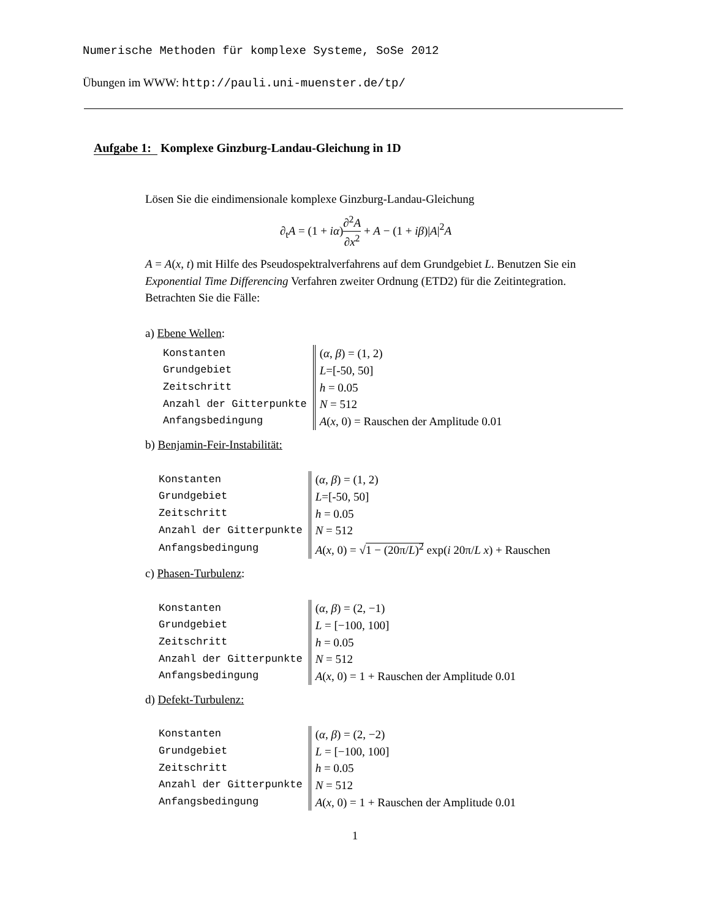Numerische Methoden für komplexe Systeme, SoSe 2012
Übungen im WWW: http://pauli.uni-muenster.de/tp/
Aufgabe 1: Komplexe Ginzburg-Landau-Gleichung in 1D
Lösen Sie die eindimensionale komplexe Ginzburg-Landau-Gleichung
∂<sub>t</sub>A = (1 + iα)∂<sup>2</sup>A ∂x<sup>2</sup> + A − (1 + iβ)|A|<sup>2</sup>A
A = A(x, t) mit Hilfe des Pseudospektralverfahrens auf dem Grundgebiet L. Benutzen Sie ein Exponential Time Differencing Verfahren zweiter Ordnung (ETD2) für die Zeitintegration. Betrachten Sie die Fälle:
a) Ebene Wellen:
| Konstanten | ( α , β ) = (1, 2) |
| Grundgebiet | L =[-50, 50] |
| Zeitschritt | h = 0.05 |
| Anzahl der Gitterpunkte | N = 512 |
| Anfangsbedingung | A ( x , 0) = Rauschen der Amplitude 0.01 |
b) Benjamin-Feir-Instabilität:
| Konstanten | ( α , β ) = (1, 2) |
| Grundgebiet | L =[-50, 50] |
| Zeitschritt | h = 0.05 |
| Anzahl der Gitterpunkte | N = 512 |
| Anfangsbedingung | A ( x , 0) = √ 1 − (20π/ L )<sup>2</sup> exp( i 20π/ L x ) + Rauschen |
c) Phasen-Turbulenz:
| Konstanten | ( α , β ) = (2, −1) |
| Grundgebiet | L = [−100, 100] |
| Zeitschritt | h = 0.05 |
| Anzahl der Gitterpunkte | N = 512 |
| Anfangsbedingung | A ( x , 0) = 1 + Rauschen der Amplitude 0.01 |
d) Defekt-Turbulenz:
| Konstanten | ( α , β ) = (2, −2) |
| Grundgebiet | L = [−100, 100] |
| Zeitschritt | h = 0.05 |
| Anzahl der Gitterpunkte | N = 512 |
| Anfangsbedingung | A ( x , 0) = 1 + Rauschen der Amplitude 0.01 |
1